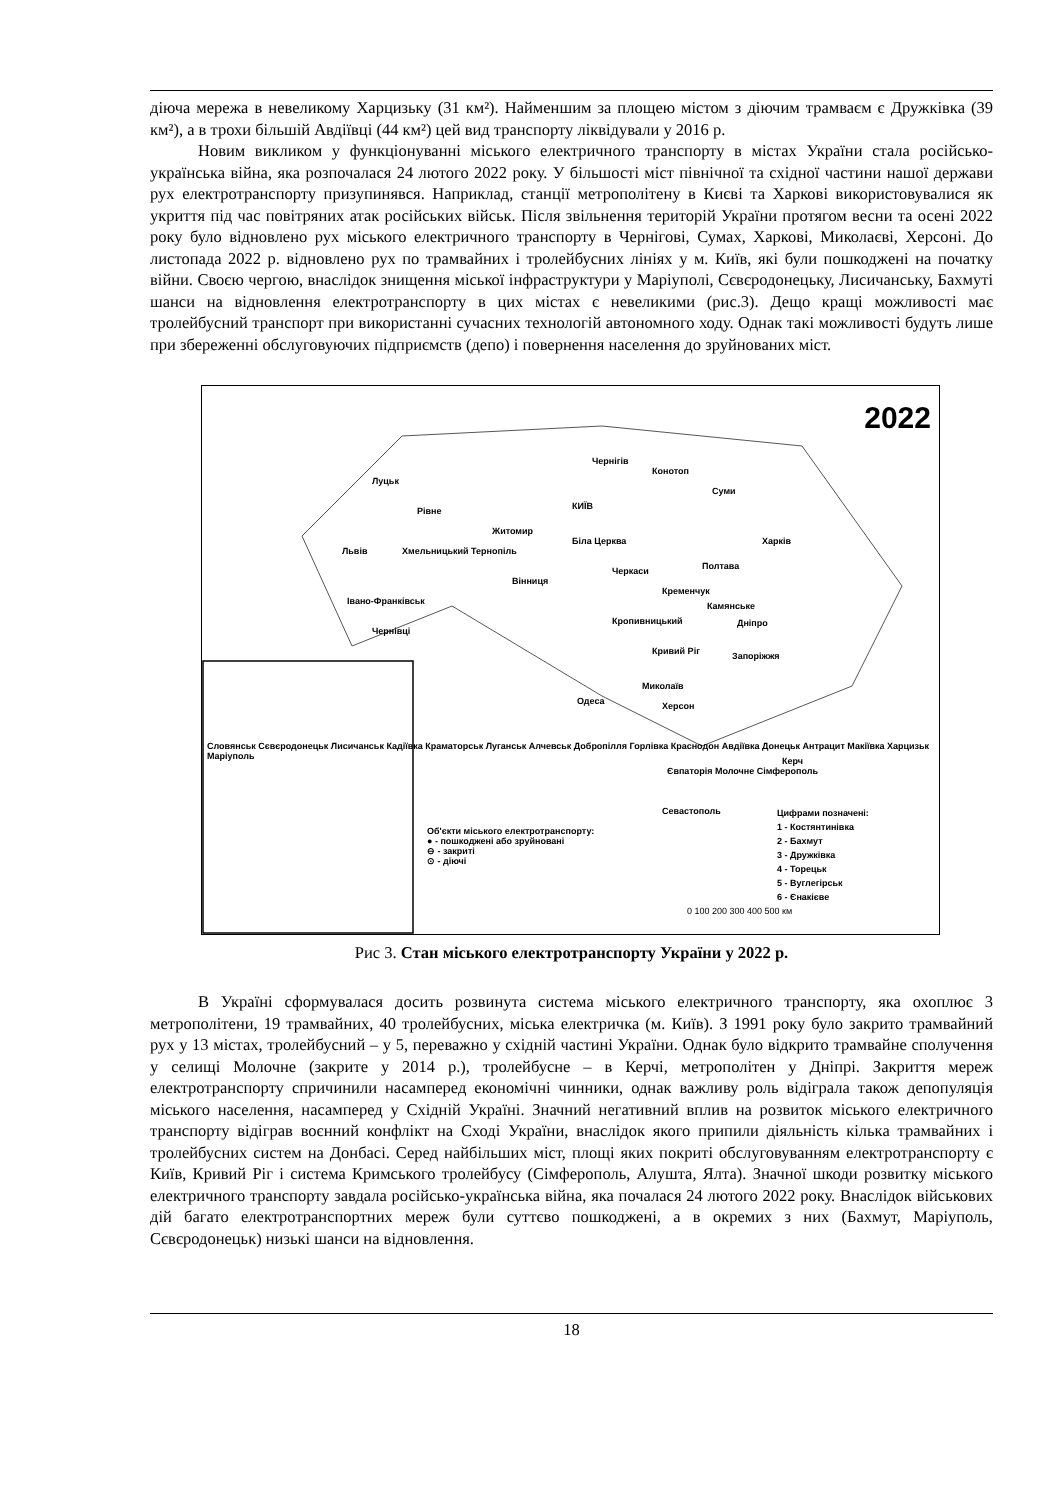діюча мережа в невеликому Харцизьку (31 км²). Найменшим за площею містом з діючим трамваєм є Дружківка (39 км²), а в трохи більшій Авдіївці (44 км²) цей вид транспорту ліквідували у 2016 р.
Новим викликом у функціонуванні міського електричного транспорту в містах України стала російсько-українська війна, яка розпочалася 24 лютого 2022 року. У більшості міст північної та східної частини нашої держави рух електротранспорту призупинявся. Наприклад, станції метрополітену в Києві та Харкові використовувалися як укриття під час повітряних атак російських військ. Після звільнення територій України протягом весни та осені 2022 року було відновлено рух міського електричного транспорту в Чернігові, Сумах, Харкові, Миколаєві, Херсоні. До листопада 2022 р. відновлено рух по трамвайних і тролейбусних лініях у м. Київ, які були пошкоджені на початку війни. Своєю чергою, внаслідок знищення міської інфраструктури у Маріуполі, Сєвєродонецьку, Лисичанську, Бахмуті шанси на відновлення електротранспорту в цих містах є невеликими (рис.3). Дещо кращі можливості має тролейбусний транспорт при використанні сучасних технологій автономного ходу. Однак такі можливості будуть лише при збереженні обслуговуючих підприємств (депо) і повернення населення до зруйнованих міст.
2022
Чернігів
Конотоп
Суми
Луцьк
Рівне КИЇВ
Житомир
Харків
Львів Хмельницький Тернопіль
Біла Церква
Черкаси Полтава
Вінниця
Кременчук
Івано-Франківськ Камянське
Кропивницький Дніпро
Чернівці
Кривий Ріг Запоріжжя
Миколаїв
Одеса Херсон
Словянськ Сєвєродонецьк Лисичанськ Кадіївка Краматорськ Луганськ Алчевськ Добропілля Горлівка Краснодон Авдіївка Донецьк Антрацит Макіївка Харцизьк Маріуполь
Керч
Євпаторія Молочне Сімферополь
Севастополь
Об'єкти міського електротранспорту:
● - пошкоджені або зруйновані
⊖ - закриті
⊙ - діючі
Цифрами позначені:
1 - Костянтинівка
2 - Бахмут
3 - Дружківка
4 - Торецьк
5 - Вуглегірськ
6 - Єнакієве
0 100 200 300 400 500 км
Рис 3. Стан міського електротранспорту України у 2022 р.
В Україні сформувалася досить розвинута система міського електричного транспорту, яка охоплює 3 метрополітени, 19 трамвайних, 40 тролейбусних, міська електричка (м. Київ). З 1991 року було закрито трамвайний рух у 13 містах, тролейбусний – у 5, переважно у східній частині України. Однак було відкрито трамвайне сполучення у селищі Молочне (закрите у 2014 р.), тролейбусне – в Керчі, метрополітен у Дніпрі. Закриття мереж електротранспорту спричинили насамперед економічні чинники, однак важливу роль відіграла також депопуляція міського населення, насамперед у Східній Україні. Значний негативний вплив на розвиток міського електричного транспорту відіграв воєнний конфлікт на Сході України, внаслідок якого припили діяльність кілька трамвайних і тролейбусних систем на Донбасі. Серед найбільших міст, площі яких покриті обслуговуванням електротранспорту є Київ, Кривий Ріг і система Кримського тролейбусу (Сімферополь, Алушта, Ялта). Значної шкоди розвитку міського електричного транспорту завдала російсько-українська війна, яка почалася 24 лютого 2022 року. Внаслідок військових дій багато електротранспортних мереж були суттєво пошкоджені, а в окремих з них (Бахмут, Маріуполь, Сєвєродонецьк) низькі шанси на відновлення.
18